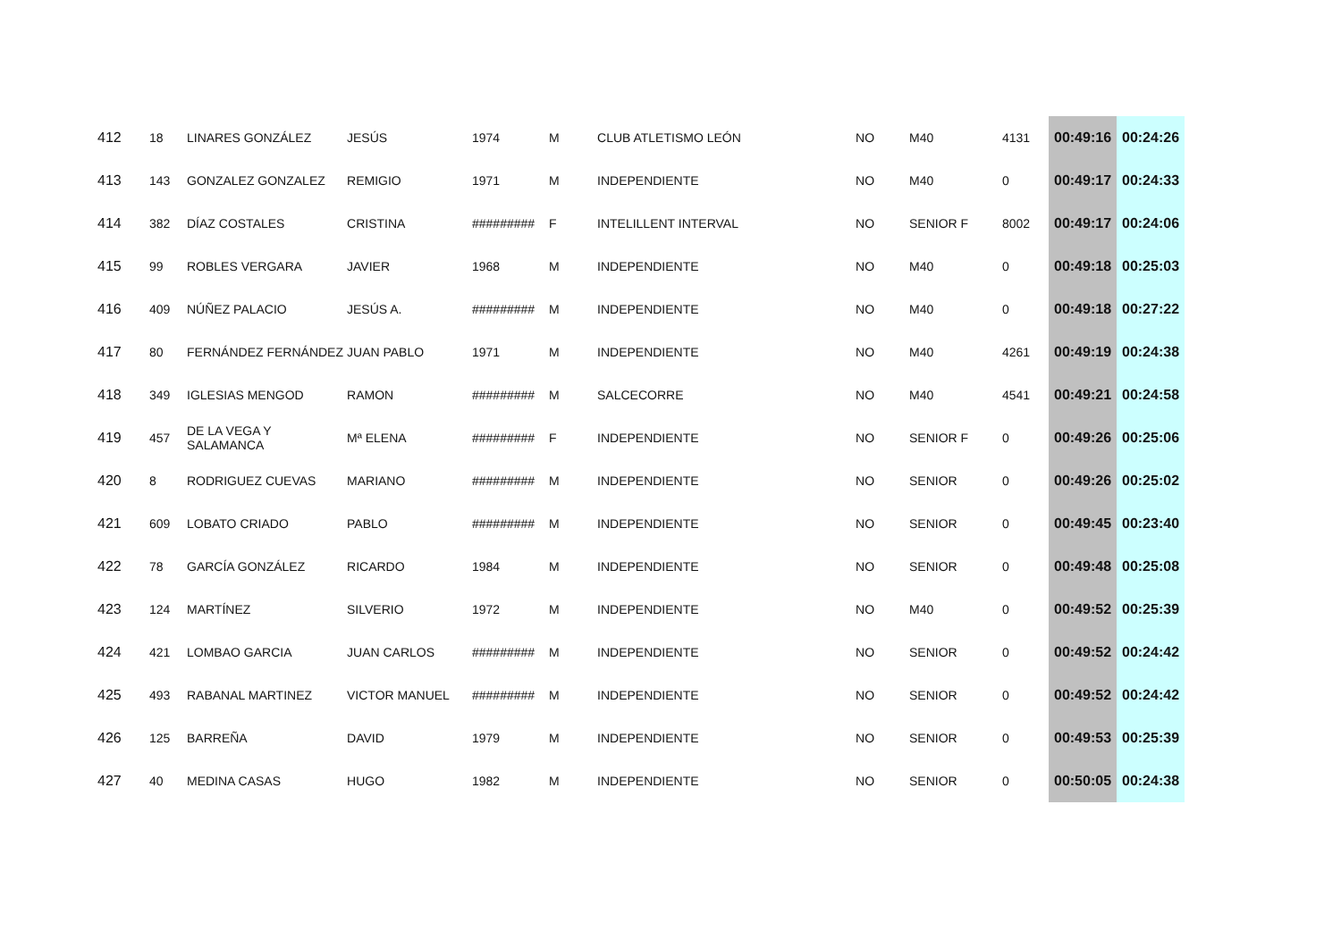| 412 | 18 | LINARES GONZÁLEZ | JESÚS | 1974 | M | CLUB ATLETISMO LEÓN | NO | M40 | 4131 | 00:49:16 | 00:24:26 |
| 413 | 143 | GONZALEZ GONZALEZ | REMIGIO | 1971 | M | INDEPENDIENTE | NO | M40 | 0 | 00:49:17 | 00:24:33 |
| 414 | 382 | DÍAZ COSTALES | CRISTINA | ######### | F | INTELILLENT INTERVAL | NO | SENIOR F | 8002 | 00:49:17 | 00:24:06 |
| 415 | 99 | ROBLES VERGARA | JAVIER | 1968 | M | INDEPENDIENTE | NO | M40 | 0 | 00:49:18 | 00:25:03 |
| 416 | 409 | NÚÑEZ PALACIO | JESÚS A. | ######### | M | INDEPENDIENTE | NO | M40 | 0 | 00:49:18 | 00:27:22 |
| 417 | 80 | FERNÁNDEZ FERNÁNDEZ | JUAN PABLO | 1971 | M | INDEPENDIENTE | NO | M40 | 4261 | 00:49:19 | 00:24:38 |
| 418 | 349 | IGLESIAS MENGOD | RAMON | ######### | M | SALCECORRE | NO | M40 | 4541 | 00:49:21 | 00:24:58 |
| 419 | 457 | DE LA VEGA Y SALAMANCA | Mª ELENA | ######### | F | INDEPENDIENTE | NO | SENIOR F | 0 | 00:49:26 | 00:25:06 |
| 420 | 8 | RODRIGUEZ CUEVAS | MARIANO | ######### | M | INDEPENDIENTE | NO | SENIOR | 0 | 00:49:26 | 00:25:02 |
| 421 | 609 | LOBATO CRIADO | PABLO | ######### | M | INDEPENDIENTE | NO | SENIOR | 0 | 00:49:45 | 00:23:40 |
| 422 | 78 | GARCÍA GONZÁLEZ | RICARDO | 1984 | M | INDEPENDIENTE | NO | SENIOR | 0 | 00:49:48 | 00:25:08 |
| 423 | 124 | MARTÍNEZ | SILVERIO | 1972 | M | INDEPENDIENTE | NO | M40 | 0 | 00:49:52 | 00:25:39 |
| 424 | 421 | LOMBAO GARCIA | JUAN CARLOS | ######### | M | INDEPENDIENTE | NO | SENIOR | 0 | 00:49:52 | 00:24:42 |
| 425 | 493 | RABANAL MARTINEZ | VICTOR MANUEL | ######### | M | INDEPENDIENTE | NO | SENIOR | 0 | 00:49:52 | 00:24:42 |
| 426 | 125 | BARREÑA | DAVID | 1979 | M | INDEPENDIENTE | NO | SENIOR | 0 | 00:49:53 | 00:25:39 |
| 427 | 40 | MEDINA CASAS | HUGO | 1982 | M | INDEPENDIENTE | NO | SENIOR | 0 | 00:50:05 | 00:24:38 |